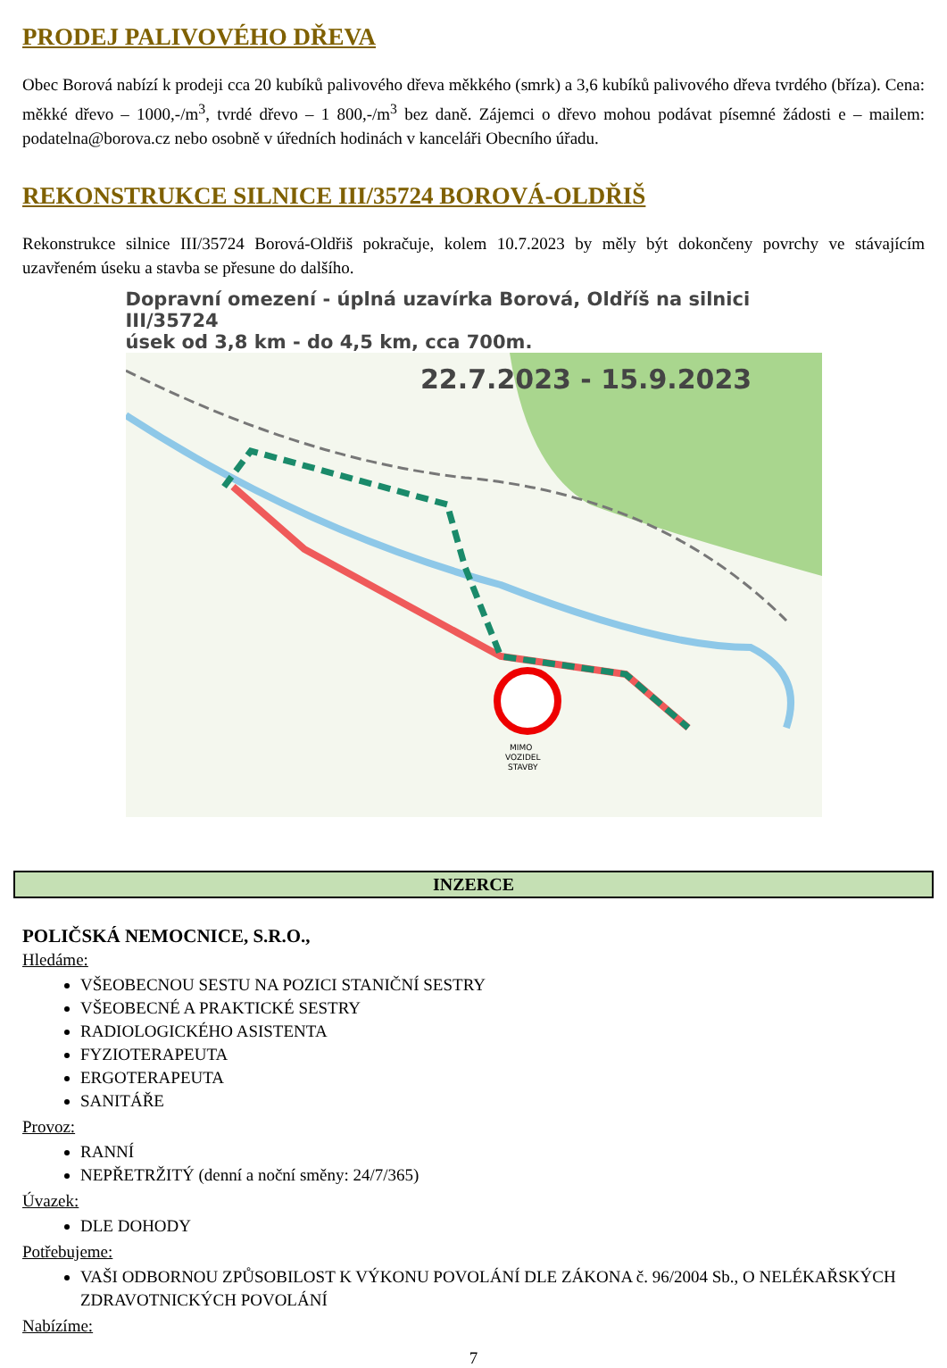PRODEJ PALIVOVÉHO DŘEVA
Obec Borová nabízí k prodeji cca 20 kubíků palivového dřeva měkkého (smrk) a 3,6 kubíků palivového dřeva tvrdého (bříza). Cena: měkké dřevo – 1000,-/m<sup>3</sup>, tvrdé dřevo – 1 800,-/m<sup>3</sup> bez daně. Zájemci o dřevo mohou podávat písemné žádosti e – mailem: podatelna@borova.cz nebo osobně v úředních hodinách v kanceláři Obecního úřadu.
REKONSTRUKCE SILNICE III/35724 BOROVÁ-OLDŘIŠ
Rekonstrukce silnice III/35724 Borová-Oldřiš pokračuje, kolem 10.7.2023 by měly být dokončeny povrchy ve stávajícím uzavřeném úseku a stavba se přesune do dalšího.
Dopravní omezení - úplná uzavírka Borová, Oldříš na silnici III/35724
úsek od 3,8 km - do 4,5 km, cca 700m.
22.7.2023 - 15.9.2023
MIMO
VOZIDEL
STAVBY
INZERCE
POLIČSKÁ NEMOCNICE, S.R.O.,
Hledáme:
VŠEOBECNOU SESTU NA POZICI STANIČNÍ SESTRY
VŠEOBECNÉ A PRAKTICKÉ SESTRY
RADIOLOGICKÉHO ASISTENTA
FYZIOTERAPEUTA
ERGOTERAPEUTA
SANITÁŘE
Provoz:
RANNÍ
NEPŘETRŽITÝ (denní a noční směny: 24/7/365)
Úvazek:
DLE DOHODY
Potřebujeme:
VAŠI ODBORNOU ZPŮSOBILOST K VÝKONU POVOLÁNÍ DLE ZÁKONA č. 96/2004 Sb., O NELÉKAŘSKÝCH ZDRAVOTNICKÝCH POVOLÁNÍ
Nabízíme:
7